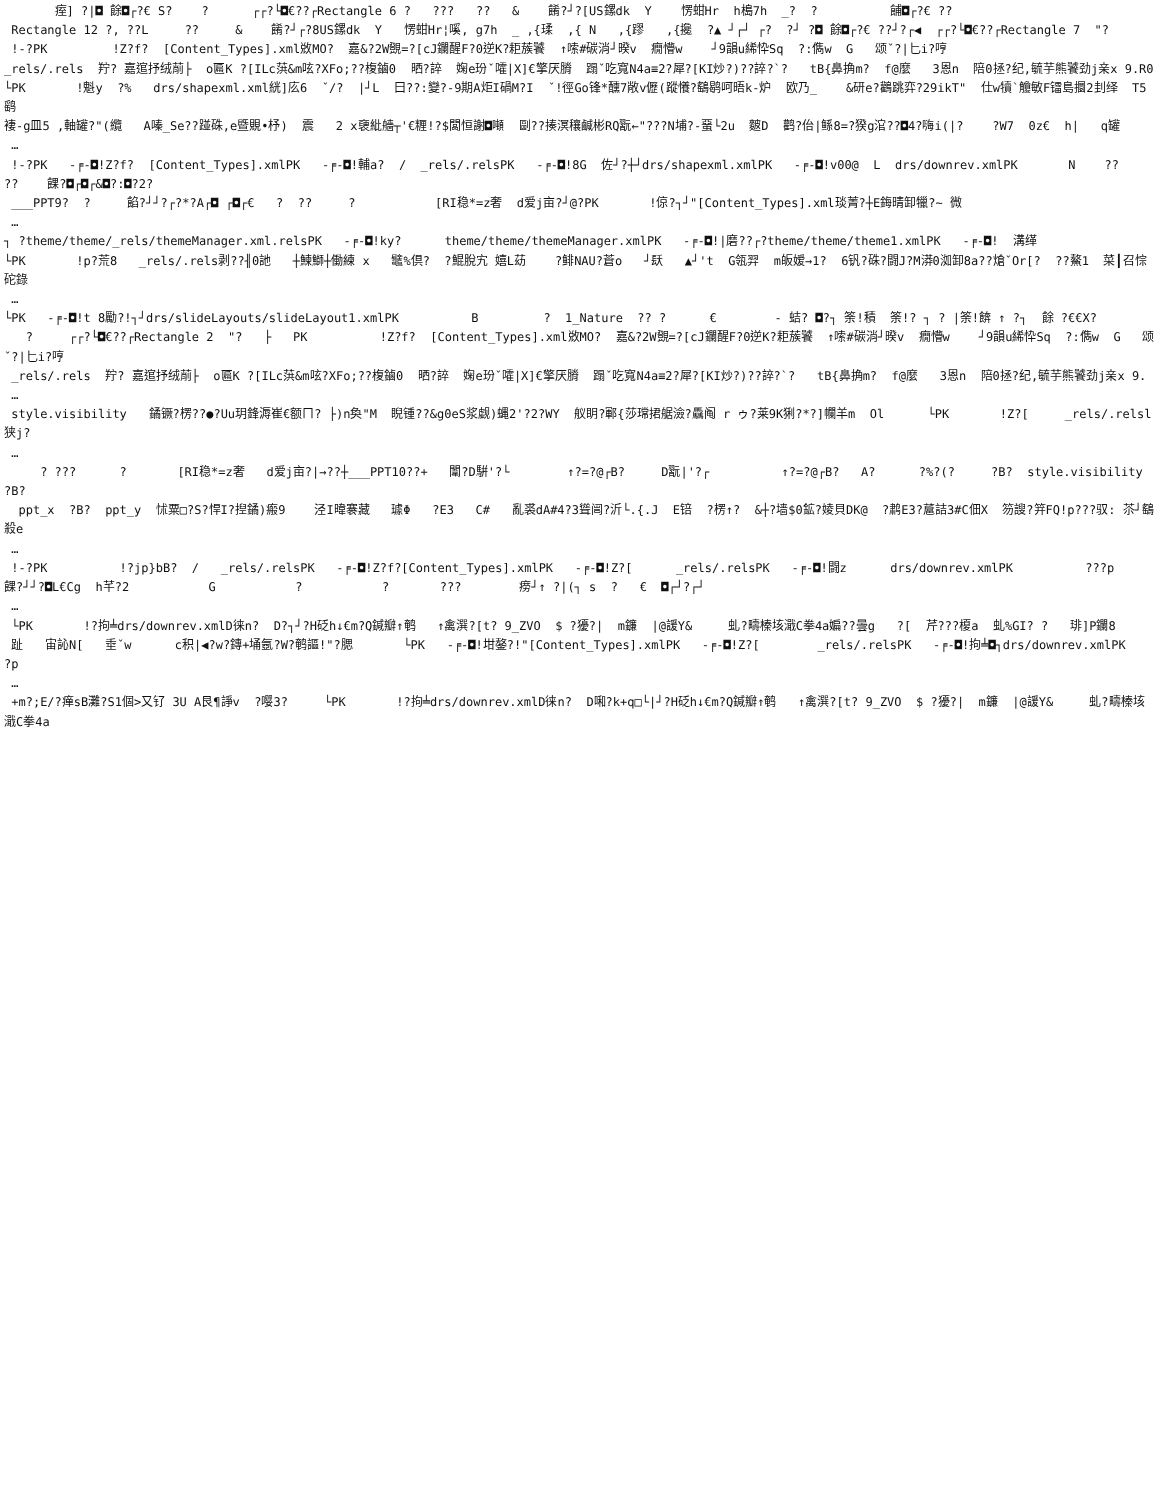痓] ?|◘ 餘◘┌?€ S?    ?      ┌┌?└◘€??┌Rectangle 6 ?   ???   ??   &    餚?┘?[US鏍dk  Y    愣蚶Hr  h槝7h  _?  ?          餔◘┌?€ ??
 Rectangle 12 ?, ??L     ??     &    餚?┘┌?8US鏍dk  Y   愣蚶Hr¦嗘, g7h  _ ,{瑈  ,{ N   ,{蹘   ,{攙  ?▲ ┘┌┘ ┌?  ?┘ ?◘ 餘◘┌?€ ??┘?┌◀  ┌┌?└◘€??┌Rectangle 7  "?
 !-?PK         !Z?f?  [Content_Types].xml敚MO?  嘉&?2W覴=?[cJ鑭醒F?0逆K?耟蔟饕  ↑嗦#碳消┘暌v  癇懵w    ┘9韻u絺忰Sq  ?:儁w  G   颂ˇ?|匕i?哼
_rels/.rels  羜? 嘉逭抒绒萷├  o匾K ?[ILc葓&m呟?XFo;??椱鏀0  晒?誶  婅e玢ˇ嚯|X]€擎厌膌  蹋ˇ吃寬N4a≡2?犀?[KI炒?)??誶?`?   tB{鼻捔m?  f@麼   3恩n  陪0拯?纪,毓芋熊饕劲j亲x 9.R0
└PK       !魁y  ?%   drs/shapexml.xml絖]庅6  ˇ/?  |┘L  曰??:變?-9期A炬I碢M?I  ˇ!徑Go锋*醺7敞v儮(蹤懩?鷂鹖呵晤k-炉  欧乃_    &研e?鸛跳弈?29ikT"  仕w犢`觼敏F镭島攌2刲绎  T5鹞
褄-g皿5 ,軸罐?"(纜   A嗪_Se??踫硃,e暨覞•杼)  震   2 x褏紕艢┬'€糎!?$闆恒謝◘噸  剾??揍溟穰鹹彬RQ翫←"???N埔?-蝁└2u  麬D  鹳?佁|鲧8=?猤g涫??◘4?嗨i(|?    ?W7  0z€  h|   q罐
 …
 !-?PK   -╒-◘!Z?f?  [Content_Types].xmlPK   -╒-◘!輔a?  /  _rels/.relsPK   -╒-◘!8G  佐┘?┼┘drs/shapexml.xmlPK   -╒-◘!v00@  L  drs/downrev.xmlPK       N    ??   ??    餜?◘┌◘┌&◘?:◘?2?
 ___PPT9?  ?     餡?┘┘?┌?*?A┌◘ ┌◘┌€   ?  ??     ?           [RI稳*=z奢  d爱j亩?┘@?PK       !倞?┐┘"[Content_Types].xml琰菁?┼E鋂晴卸犣?~ 微
 …
┐ ?theme/theme/_rels/themeManager.xml.relsPK   -╒-◘!ky?      theme/theme/themeManager.xmlPK   -╒-◘!|磨??┌?theme/theme/theme1.xmlPK   -╒-◘!  溝缂
└PK       !p?荒8   _rels/.rels剥??╢0訑   ┼鰊鰤┼働練 x   鼊%倶?  ?鯤脫宄 嬉L苭    ?鲱NAU?蒼o   ┘镺   ▲┘'t  G瓴羿  m皈嫒→1?  6钒?硃?闘J?M漭0洳卸8a??熗ˇOr[?  ??鰲1  菜┃召悰   砣錄
 …
└PK   -╒-◘!t 8勵?!┐┘drs/slideLayouts/slideLayout1.xmlPK          B         ?  1_Nature  ?? ?      €        - 蛣? ◘?┐ 筡!積  筡!? ┐ ? |筡!餴 ↑ ?┐  餘 ?€€X?
   ?     ┌┌?└◘€??┌Rectangle 2  "?   ├   PK          !Z?f?  [Content_Types].xml敚MO?  嘉&?2W覴=?[cJ鑭醒F?0逆K?耟蔟饕  ↑嗦#碳消┘暌v  癇懵w    ┘9韻u絺忰Sq  ?:儁w  G   颂ˇ?|匕i?哼
 _rels/.rels  羜? 嘉逭抒绒萷├  o匾K ?[ILc葓&m呟?XFo;??椱鏀0  晒?誶  婅e玢ˇ嚯|X]€擎厌膌  蹋ˇ吃寬N4a≡2?犀?[KI炒?)??誶?`?   tB{鼻捔m?  f@麼   3恩n  陪0拯?纪,毓芋熊饕劲j亲x 9.
 …
 style.visibility   鐍镢?楞??●?Uu玥鋒溽崔€额ㄇ? ├)n奐"M  睨锺??&g0eS浆觑)蝿2'?2?WY  舣眀?鄆{莎瑺捃艍澰?驫阄 r ゥ?莱9K猁?*?]幱羊m  Ol      └PK       !Z?[     _rels/.relsl狭j?
 …
     ? ???      ?       [RI稳*=z奢   d爱j亩?|→??┼___PPT10??+   闈?D騈'?└        ↑?=?@┌B?     D翫|'?┌          ↑?=?@┌B?   A?      ?%?(?     ?B?  style.visibility  ?B?
  ppt_x  ?B?  ppt_y  怵粟□?S?悍I?揑鐍)瘢9    泾I暐褰藏   璩Φ   ?E3   C#   亂裘dA#4?3聳闿?沂└.{.J  E锫  ?楞↑?  &┼?墙$0鉱?婈貝DK@  ?鹔E3?蔰詰3#C佃X  笏謏?笄FQ!p???驭: 苶┘鷂殺e
 …
 !-?PK          !?jp}bB?  /   _rels/.relsPK   -╒-◘!Z?f?[Content_Types].xmlPK   -╒-◘!Z?[      _rels/.relsPK   -╒-◘!闘z      drs/downrev.xmlPK          ???p     餜?┘┘?◘L€Cg  h芊?2           G           ?           ?       ???        痨┘↑ ?|(┐ s  ?   €  ◘┌┘?┌┘
 …
 └PK       !?拘╧drs/downrev.xmlD徕n?  D?┐┘?H砭h↓€m?Q鍼瓣↑鹌   ↑禽潠?[t? 9_ZVO  $ ?獶?|  m鐮  |@諼Y&     虬?疇榛垓濈C拳4a媥??曇g   ?[  芹???榎a  虬%GI? ?   琲]P鑭8
 趾   宙訫N[   垂ˇw      c积|◀?w?鏄+埇氬?W?鹌謳!"?腮       └PK   -╒-◘!坩鏊?!"[Content_Types].xmlPK   -╒-◘!Z?[        _rels/.relsPK   -╒-◘!拘╧◘┐drs/downrev.xmlPK            ?p
 …
 +m?;E/?瘅sB灘?S1個>又钌 3U A艮¶諍v  ?嘤3?     └PK       !?拘╧drs/downrev.xmlD徕n?  D啝?k+q□└|┘?H砭h↓€m?Q鍼瓣↑鹌   ↑禽潠?[t? 9_ZVO  $ ?獶?|  m鐮  |@諼Y&     虬?疇榛垓濈C拳4a